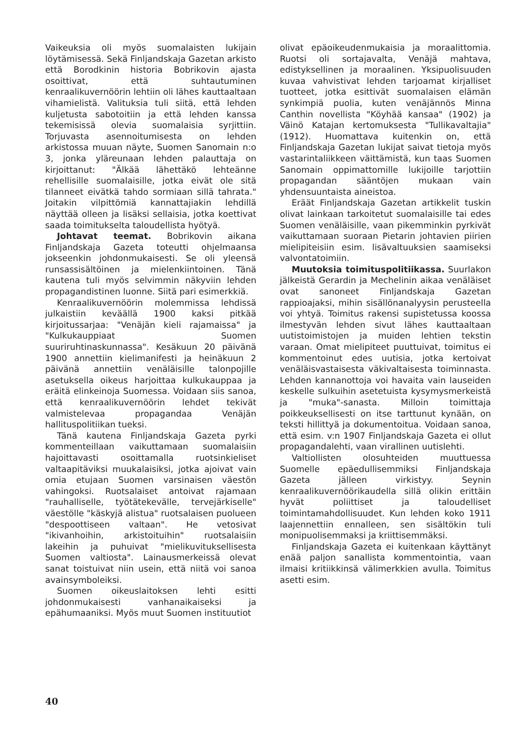Vaikeuksia oli myös suomalaisten lukijain löytämisessä. Sekä Finljandskaja Gazetan arkisto että Borodkinin historia Bobrikovin ajasta osoittivat, että suhtautuminen kenraalikuvernöörin lehtiin oli lähes kauttaaltaan vihamielistä. Valituksia tuli siitä, että lehden kuljetusta sabotoitiin ja että lehden kanssa tekemisissä olevia suomalaisia syrjittiin. Torjuvasta asennoitumisesta on lehden arkistossa muuan näyte, Suomen Sanomain n:o 3, jonka yläreunaan lehden palauttaja on kirjoittanut: "Älkää lähettäkö lehteänne rehellisille suomalaisille, jotka eivät ole sitä tilanneet eivätkä tahdo sormiaan sillä tahrata." Joitakin vilpittömiä kannattajiakin lehdillä näyttää olleen ja lisäksi sellaisia, jotka koettivat saada toimitukselta taloudellista hyötyä.
Johtavat teemat. Bobrikovin aikana Finljandskaja Gazeta toteutti ohjelmaansa jokseenkin johdonmukaisesti. Se oli yleensä runsassisältöinen ja mielenkiintoinen. Tänä kautena tuli myös selvimmin näkyviin lehden propagandistinen luonne. Siitä pari esimerkkiä.
Kenraalikuvernöörin molemmissa lehdissä julkaistiin keväällä 1900 kaksi pitkää kirjoitussarjaa: "Venäjän kieli rajamaissa" ja "Kulkukauppiaat Suomen suuriruhtinaskunnassa". Kesäkuun 20 päivänä 1900 annettiin kielimanifesti ja heinäkuun 2 päivänä annettiin venäläisille talonpojille asetuksella oikeus harjoittaa kulkukauppaa ja eräitä elinkeinoja Suomessa. Voidaan siis sanoa, että kenraalikuvernöörin lehdet tekivät valmistelevaa propagandaa Venäjän hallituspolitiikan tueksi.
Tänä kautena Finljandskaja Gazeta pyrki kommenteillaan vaikuttamaan suomalaisiin hajoittavasti osoittamalla ruotsinkieliset valtaapitäviksi muukalaisiksi, jotka ajoivat vain omia etujaan Suomen varsinaisen väestön vahingoksi. Ruotsalaiset antoivat rajamaan "rauhalliselle, työtätekevälle, tervejärkiselle" väestölle "käskyjä alistua" ruotsalaisen puolueen "despoottiseen valtaan". He vetosivat "ikivanhoihin, arkistoituihin" ruotsalaisiin lakeihin ja puhuivat "mielikuvituksellisesta Suomen valtiosta". Lainausmerkeissä olevat sanat toistuivat niin usein, että niitä voi sanoa avainsymboleiksi.
Suomen oikeuslaitoksen lehti esitti johdonmukaisesti vanhanaikaiseksi ja epähumaaniksi. Myös muut Suomen instituutiot
olivat epäoikeudenmukaisia ja moraalittomia. Ruotsi oli sortajavalta, Venäjä mahtava, edistyksellinen ja moraalinen. Yksipuolisuuden kuvaa vahvistivat lehden tarjoamat kirjalliset tuotteet, jotka esittivät suomalaisen elämän synkimpiä puolia, kuten venäjännös Minna Canthin novellista "Köyhää kansaa" (1902) ja Väinö Katajan kertomuksesta "Tullikavaltajia" (1912). Huomattava kuitenkin on, että Finljandskaja Gazetan lukijat saivat tietoja myös vastarintaliikkeen väittämistä, kun taas Suomen Sanomain oppimattomille lukijoille tarjottiin propagandan sääntöjen mukaan vain yhdensuuntaista aineistoa.
Eräät Finljandskaja Gazetan artikkelit tuskin olivat lainkaan tarkoitetut suomalaisille tai edes Suomen venäläisille, vaan pikemminkin pyrkivät vaikuttamaan suoraan Pietarin johtavien piirien mielipiteisiin esim. lisävaltuuksien saamiseksi valvontatoimiin.
Muutoksia toimituspolitiikassa. Suurlakon jälkeistä Gerardin ja Mechelinin aikaa venäläiset ovat sanoneet Finljandskaja Gazetan rappioajaksi, mihin sisällönanalyysin perusteella voi yhtyä. Toimitus rakensi supistetussa koossa ilmestyvän lehden sivut lähes kauttaaltaan uutistoimistojen ja muiden lehtien tekstin varaan. Omat mielipiteet puuttuivat, toimitus ei kommentoinut edes uutisia, jotka kertoivat venäläisvastaisesta väkivaltaisesta toiminnasta. Lehden kannanottoja voi havaita vain lauseiden keskelle sulkuihin asetetuista kysymysmerkeistä ja "muka"-sanasta. Milloin toimittaja poikkeuksellisesti on itse tarttunut kynään, on teksti hillittyä ja dokumentoitua. Voidaan sanoa, että esim. v:n 1907 Finljandskaja Gazeta ei ollut propagandalehti, vaan virallinen uutislehti.
Valtiollisten olosuhteiden muuttuessa Suomelle epäedullisemmiksi Finljandskaja Gazeta jälleen virkistyy. Seynin kenraalikuvernöörikaudella sillä olikin erittäin hyvät poliittiset ja taloudelliset toimintamahdollisuudet. Kun lehden koko 1911 laajennettiin ennalleen, sen sisältökin tuli monipuolisemmaksi ja kriittisemmäksi.
Finljandskaja Gazeta ei kuitenkaan käyttänyt enää paljon sanallista kommentointia, vaan ilmaisi kritiikkinsä välimerkkien avulla. Toimitus asetti esim.
40